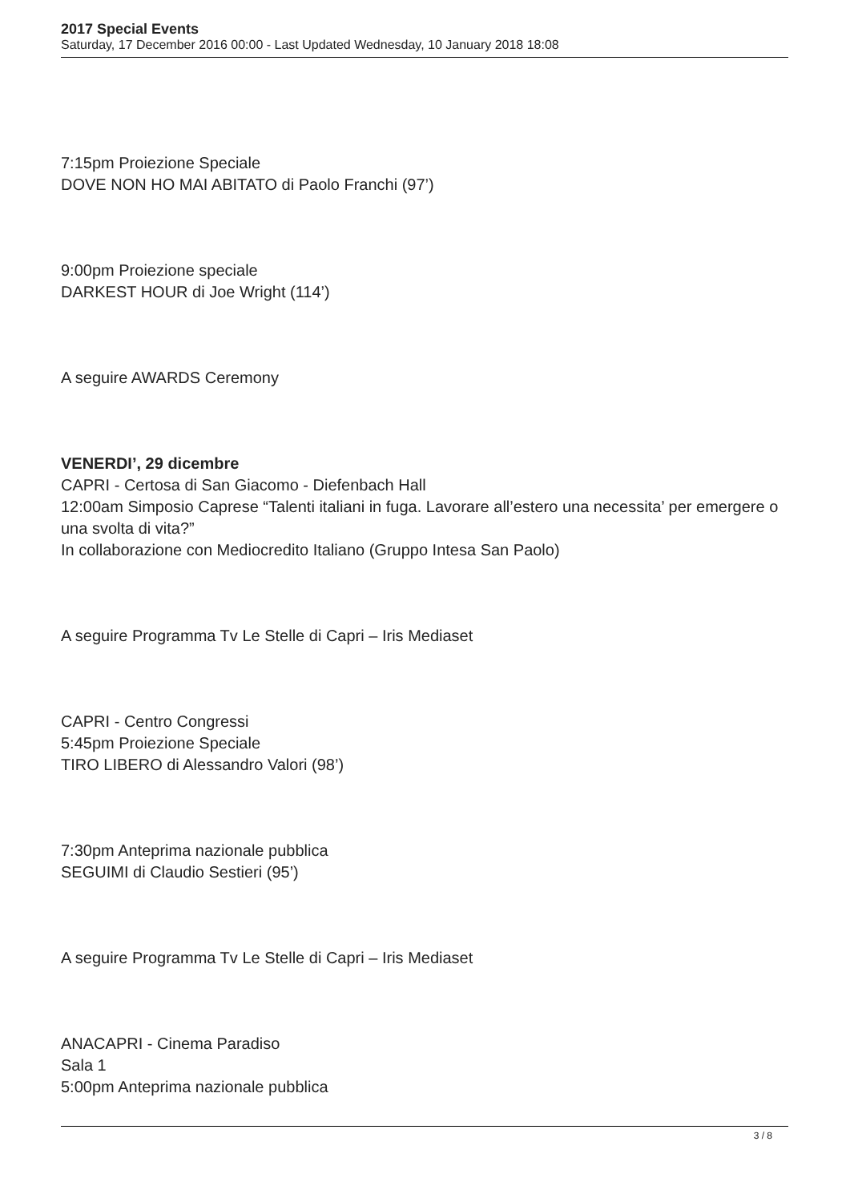2017 Special Events
Saturday, 17 December 2016 00:00 - Last Updated Wednesday, 10 January 2018 18:08
7:15pm Proiezione Speciale
DOVE NON HO MAI ABITATO di Paolo Franchi (97’)
9:00pm Proiezione speciale
DARKEST HOUR di Joe Wright (114’)
A seguire AWARDS Ceremony
VENERDI’, 29 dicembre
CAPRI - Certosa di San Giacomo - Diefenbach Hall
12:00am Simposio Caprese “Talenti italiani in fuga. Lavorare all’estero una necessita’ per emergere o una svolta di vita?”
In collaborazione con Mediocredito Italiano (Gruppo Intesa San Paolo)
A seguire Programma Tv Le Stelle di Capri – Iris Mediaset
CAPRI - Centro Congressi
5:45pm Proiezione Speciale
TIRO LIBERO di Alessandro Valori (98’)
7:30pm Anteprima nazionale pubblica
SEGUIMI di Claudio Sestieri (95’)
A seguire Programma Tv Le Stelle di Capri – Iris Mediaset
ANACAPRI - Cinema Paradiso
Sala 1
5:00pm Anteprima nazionale pubblica
3 / 8